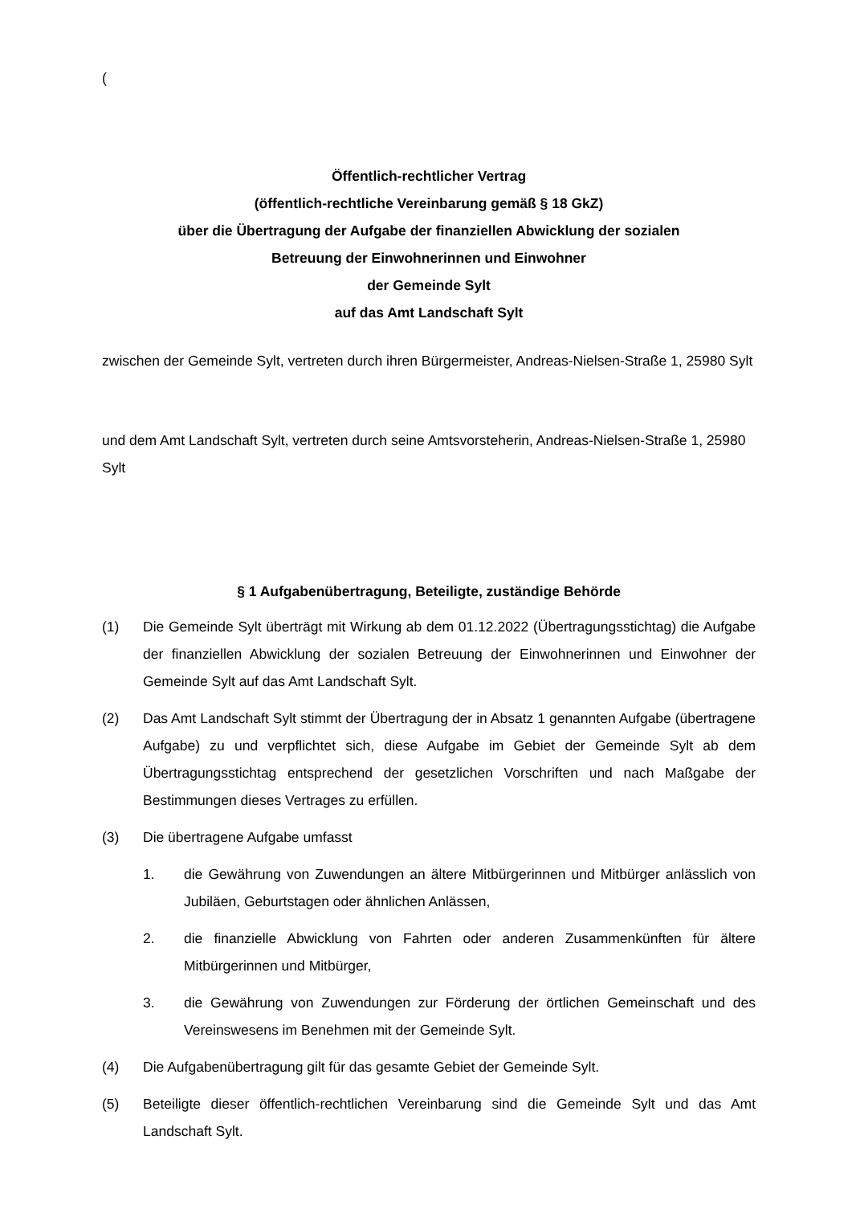(
Öffentlich-rechtlicher Vertrag
(öffentlich-rechtliche Vereinbarung gemäß § 18 GkZ)
über die Übertragung der Aufgabe der finanziellen Abwicklung der sozialen
Betreuung der Einwohnerinnen und Einwohner
der Gemeinde Sylt
auf das Amt Landschaft Sylt
zwischen der Gemeinde Sylt, vertreten durch ihren Bürgermeister, Andreas-Nielsen-Straße 1, 25980 Sylt
und dem Amt Landschaft Sylt, vertreten durch seine Amtsvorsteherin, Andreas-Nielsen-Straße 1, 25980 Sylt
§ 1 Aufgabenübertragung, Beteiligte, zuständige Behörde
(1) Die Gemeinde Sylt überträgt mit Wirkung ab dem 01.12.2022 (Übertragungsstichtag) die Aufgabe der finanziellen Abwicklung der sozialen Betreuung der Einwohnerinnen und Einwohner der Gemeinde Sylt auf das Amt Landschaft Sylt.
(2) Das Amt Landschaft Sylt stimmt der Übertragung der in Absatz 1 genannten Aufgabe (übertragene Aufgabe) zu und verpflichtet sich, diese Aufgabe im Gebiet der Gemeinde Sylt ab dem Übertragungsstichtag entsprechend der gesetzlichen Vorschriften und nach Maßgabe der Bestimmungen dieses Vertrages zu erfüllen.
(3) Die übertragene Aufgabe umfasst
1. die Gewährung von Zuwendungen an ältere Mitbürgerinnen und Mitbürger anlässlich von Jubiläen, Geburtstagen oder ähnlichen Anlässen,
2. die finanzielle Abwicklung von Fahrten oder anderen Zusammenkünften für ältere Mitbürgerinnen und Mitbürger,
3. die Gewährung von Zuwendungen zur Förderung der örtlichen Gemeinschaft und des Vereinswesens im Benehmen mit der Gemeinde Sylt.
(4) Die Aufgabenübertragung gilt für das gesamte Gebiet der Gemeinde Sylt.
(5) Beteiligte dieser öffentlich-rechtlichen Vereinbarung sind die Gemeinde Sylt und das Amt Landschaft Sylt.